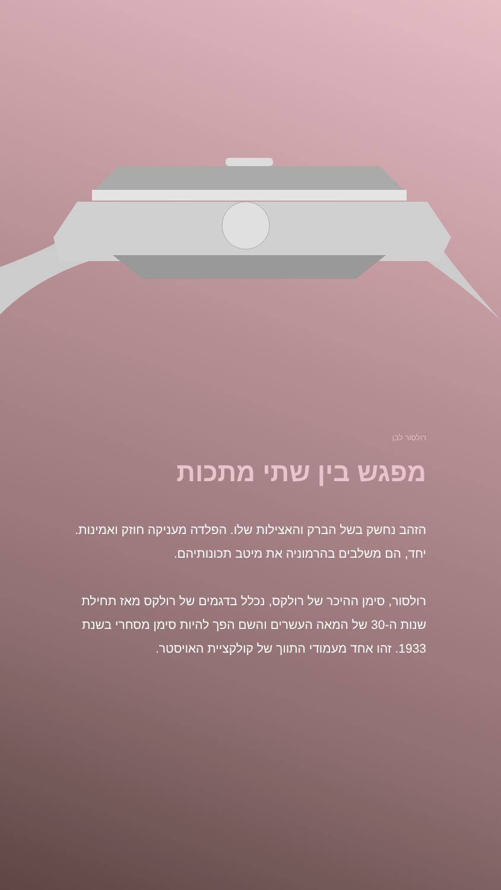רולסור לבן
מפגש בין שתי מתכות
הזהב נחשק בשל הברק והאצילות שלו. הפלדה מעניקה חוזק ואמינות. יחד, הם משלבים בהרמוניה את מיטב תכונותיהם.
רולסור, סימן ההיכר של רולקס, נכלל בדגמים של רולקס מאז תחילת שנות ה-30 של המאה העשרים והשם הפך להיות סימן מסחרי בשנת 1933. זהו אחד מעמודי התווך של קולקציית האויסטר.